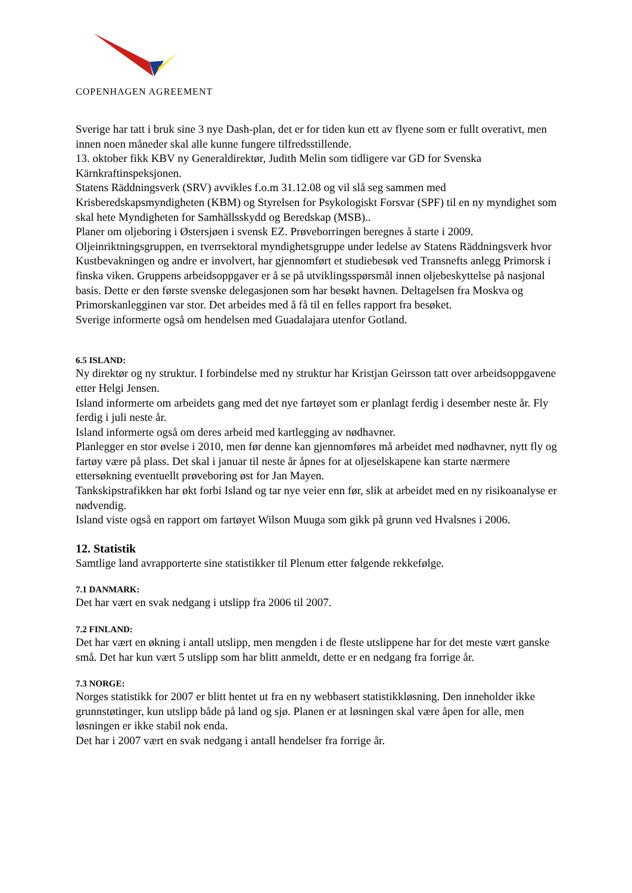COPENHAGEN AGREEMENT
Sverige har tatt i bruk sine 3 nye Dash-plan, det er for tiden kun ett av flyene som er fullt overativt, men innen noen måneder skal alle kunne fungere tilfredsstillende.
13. oktober fikk KBV ny Generaldirektør, Judith Melin som tidligere var GD for Svenska Kärnkraftinspeksjonen.
Statens Räddningsverk (SRV) avvikles f.o.m 31.12.08 og vil slå seg sammen med Krisberedskapsmyndigheten (KBM) og Styrelsen for Psykologiskt Forsvar (SPF) til en ny myndighet som skal hete Myndigheten for Samhällsskydd og Beredskap (MSB)..
Planer om oljeboring i Østersjøen i svensk EZ. Prøveborringen beregnes å starte i 2009. Oljeinriktningsgruppen, en tverrsektoral myndighetsgruppe under ledelse av Statens Räddningsverk hvor Kustbevakningen og andre er involvert, har gjennomført et studiebesøk ved Transnefts anlegg Primorsk i finska viken. Gruppens arbeidsoppgaver er å se på utviklingsspørsmål innen oljebeskyttelse på nasjonal basis. Dette er den første svenske delegasjonen som har besøkt havnen. Deltagelsen fra Moskva og Primorskanlegginen var stor. Det arbeides med å få til en felles rapport fra besøket.
Sverige informerte også om hendelsen med Guadalajara utenfor Gotland.
6.5 ISLAND:
Ny direktør og ny struktur. I forbindelse med ny struktur har Kristjan Geirsson tatt over arbeidsoppgavene etter Helgi Jensen.
Island informerte om arbeidets gang med det nye fartøyet som er planlagt ferdig i desember neste år. Fly ferdig i juli neste år.
Island informerte også om deres arbeid med kartlegging av nødhavner.
Planlegger en stor øvelse i 2010, men før denne kan gjennomføres må arbeidet med nødhavner, nytt fly og fartøy være på plass. Det skal i januar til neste år åpnes for at oljeselskapene kan starte nærmere ettersøkning eventuellt prøveboring øst for Jan Mayen.
Tankskipstrafikken har økt forbi Island og tar nye veier enn før, slik at arbeidet med en ny risikoanalyse er nødvendig.
Island viste også en rapport om fartøyet Wilson Muuga som gikk på grunn ved Hvalsnes i 2006.
12. Statistik
Samtlige land avrapporterte sine statistikker til Plenum etter følgende rekkefølge.
7.1 DANMARK:
Det har vært en svak nedgang i utslipp fra 2006 til 2007.
7.2 FINLAND:
Det har vært en økning i antall utslipp, men mengden i de fleste utslippene har for det meste vært ganske små. Det har kun vært 5 utslipp som har blitt anmeldt, dette er en nedgang fra forrige år.
7.3 NORGE:
Norges statistikk for 2007 er blitt hentet ut fra en ny webbasert statistikkløsning. Den inneholder ikke grunnstøtinger, kun utslipp både på land og sjø. Planen er at løsningen skal være åpen for alle, men løsningen er ikke stabil nok enda.
Det har i 2007 vært en svak nedgang i antall hendelser fra forrige år.